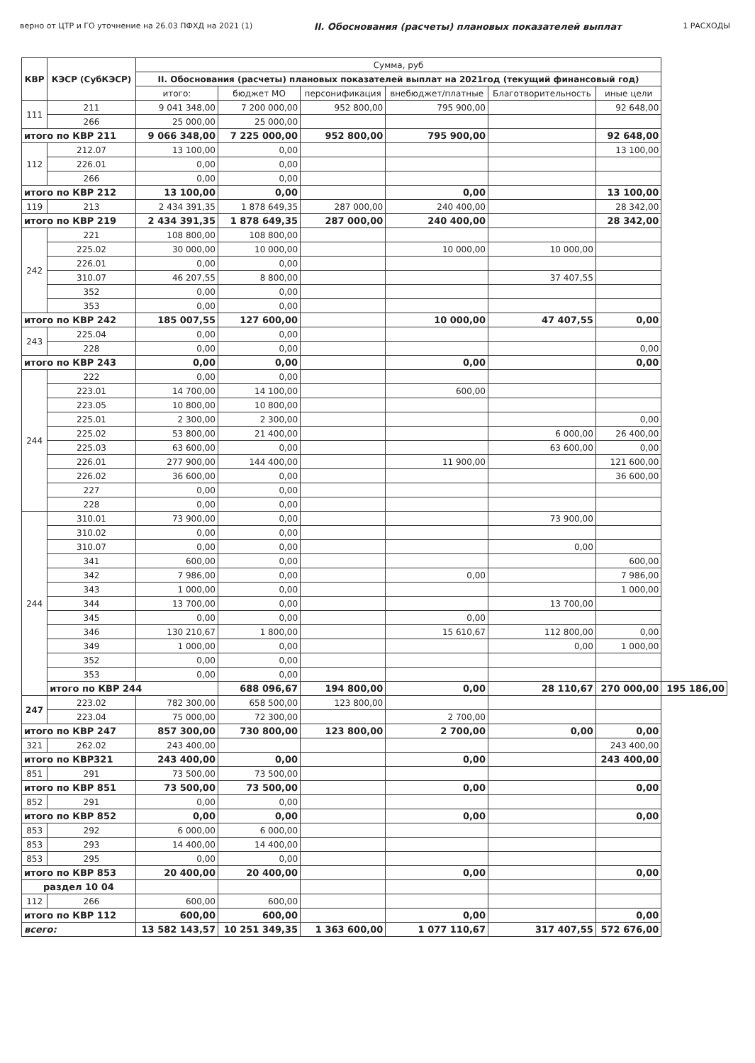верно от ЦТР и ГО уточнение на 26.03 ПФХД на 2021 (1) II. Обоснования (расчеты) плановых показателей выплат 1 РАСХОДЫ
| КВР | КЭСР (СубКЭСР) | Сумма, руб | | | | | | |
| --- | --- | --- | --- | --- | --- | --- | --- | --- |
| | | II. Обоснования (расчеты) плановых показателей выплат на 2021год (текущий финансовый год) | | | | | | |
| | | итого: | бюджет МО | персонификация | внебюджет/платные | Благотворительность | иные цели | |
| 111 | 211 | 9 041 348,00 | 7 200 000,00 | 952 800,00 | 795 900,00 | | 92 648,00 | |
| | 266 | 25 000,00 | 25 000,00 | | | | | |
| итого по КВР 211 | | 9 066 348,00 | 7 225 000,00 | 952 800,00 | 795 900,00 | | 92 648,00 | |
| 112 | 212.07 | 13 100,00 | 0,00 | | | | 13 100,00 | |
| | 226.01 | 0,00 | 0,00 | | | | | |
| | 266 | 0,00 | 0,00 | | | | | |
| итого по КВР 212 | | 13 100,00 | 0,00 | | 0,00 | | 13 100,00 | |
| 119 | 213 | 2 434 391,35 | 1 878 649,35 | 287 000,00 | 240 400,00 | | 28 342,00 | |
| итого по КВР 219 | | 2 434 391,35 | 1 878 649,35 | 287 000,00 | 240 400,00 | | 28 342,00 | |
| 242 | 221 | 108 800,00 | 108 800,00 | | | | | |
| | 225.02 | 30 000,00 | 10 000,00 | | 10 000,00 | 10 000,00 | | |
| | 226.01 | 0,00 | 0,00 | | | | | |
| | 310.07 | 46 207,55 | 8 800,00 | | | 37 407,55 | | |
| | 352 | 0,00 | 0,00 | | | | | |
| | 353 | 0,00 | 0,00 | | | | | |
| итого по КВР 242 | | 185 007,55 | 127 600,00 | | 10 000,00 | 47 407,55 | 0,00 | |
| 243 | 225.04 | 0,00 | 0,00 | | | | | |
| | 228 | 0,00 | 0,00 | | | | 0,00 | |
| итого по КВР 243 | | 0,00 | 0,00 | | 0,00 | | 0,00 | |
| 244 | 222 | 0,00 | 0,00 | | | | | |
| | 223.01 | 14 700,00 | 14 100,00 | | 600,00 | | | |
| | 223.05 | 10 800,00 | 10 800,00 | | | | | |
| | 225.01 | 2 300,00 | 2 300,00 | | | | 0,00 | |
| | 225.02 | 53 800,00 | 21 400,00 | | | 6 000,00 | 26 400,00 | |
| | 225.03 | 63 600,00 | 0,00 | | | 63 600,00 | 0,00 | |
| | 226.01 | 277 900,00 | 144 400,00 | | 11 900,00 | | 121 600,00 | |
| | 226.02 | 36 600,00 | 0,00 | | | | 36 600,00 | |
| | 227 | 0,00 | 0,00 | | | | | |
| | 228 | 0,00 | 0,00 | | | | | |
| 244 | 310.01 | 73 900,00 | 0,00 | | | 73 900,00 | | |
| | 310.02 | 0,00 | 0,00 | | | | | |
| | 310.07 | 0,00 | 0,00 | | | 0,00 | | |
| | 341 | 600,00 | 0,00 | | | | 600,00 | |
| | 342 | 7 986,00 | 0,00 | | 0,00 | | 7 986,00 | |
| | 343 | 1 000,00 | 0,00 | | | | 1 000,00 | |
| | 344 | 13 700,00 | 0,00 | | | 13 700,00 | | |
| | 345 | 0,00 | 0,00 | | 0,00 | | | |
| | 346 | 130 210,67 | 1 800,00 | | 15 610,67 | 112 800,00 | 0,00 | |
| | 349 | 1 000,00 | 0,00 | | | 0,00 | 1 000,00 | |
| | 352 | 0,00 | 0,00 | | | | | |
| | 353 | 0,00 | 0,00 | | | | | |
| | итого по КВР 244 | | 688 096,67 | 194 800,00 | 0,00 | 28 110,67 | 270 000,00 | 195 186,00 |
| 247 | 223.02 | 782 300,00 | 658 500,00 | 123 800,00 | | | | |
| | 223.04 | 75 000,00 | 72 300,00 | | 2 700,00 | | | |
| итого по КВР 247 | | 857 300,00 | 730 800,00 | 123 800,00 | 2 700,00 | 0,00 | 0,00 | |
| 321 | 262.02 | 243 400,00 | | | | | 243 400,00 | |
| итого по КВР321 | | 243 400,00 | 0,00 | | 0,00 | | 243 400,00 | |
| 851 | 291 | 73 500,00 | 73 500,00 | | | | | |
| итого по КВР 851 | | 73 500,00 | 73 500,00 | | 0,00 | | 0,00 | |
| 852 | 291 | 0,00 | 0,00 | | | | | |
| итого по КВР 852 | | 0,00 | 0,00 | | 0,00 | | 0,00 | |
| 853 | 292 | 6 000,00 | 6 000,00 | | | | | |
| 853 | 293 | 14 400,00 | 14 400,00 | | | | | |
| 853 | 295 | 0,00 | 0,00 | | | | | |
| итого по КВР 853 | | 20 400,00 | 20 400,00 | | 0,00 | | 0,00 | |
| раздел 10 04 | | | | | | | | |
| 112 | 266 | 600,00 | 600,00 | | | | | |
| итого по КВР 112 | | 600,00 | 600,00 | | 0,00 | | 0,00 | |
| всего: | | 13 582 143,57 | 10 251 349,35 | 1 363 600,00 | 1 077 110,67 | 317 407,55 | 572 676,00 | |